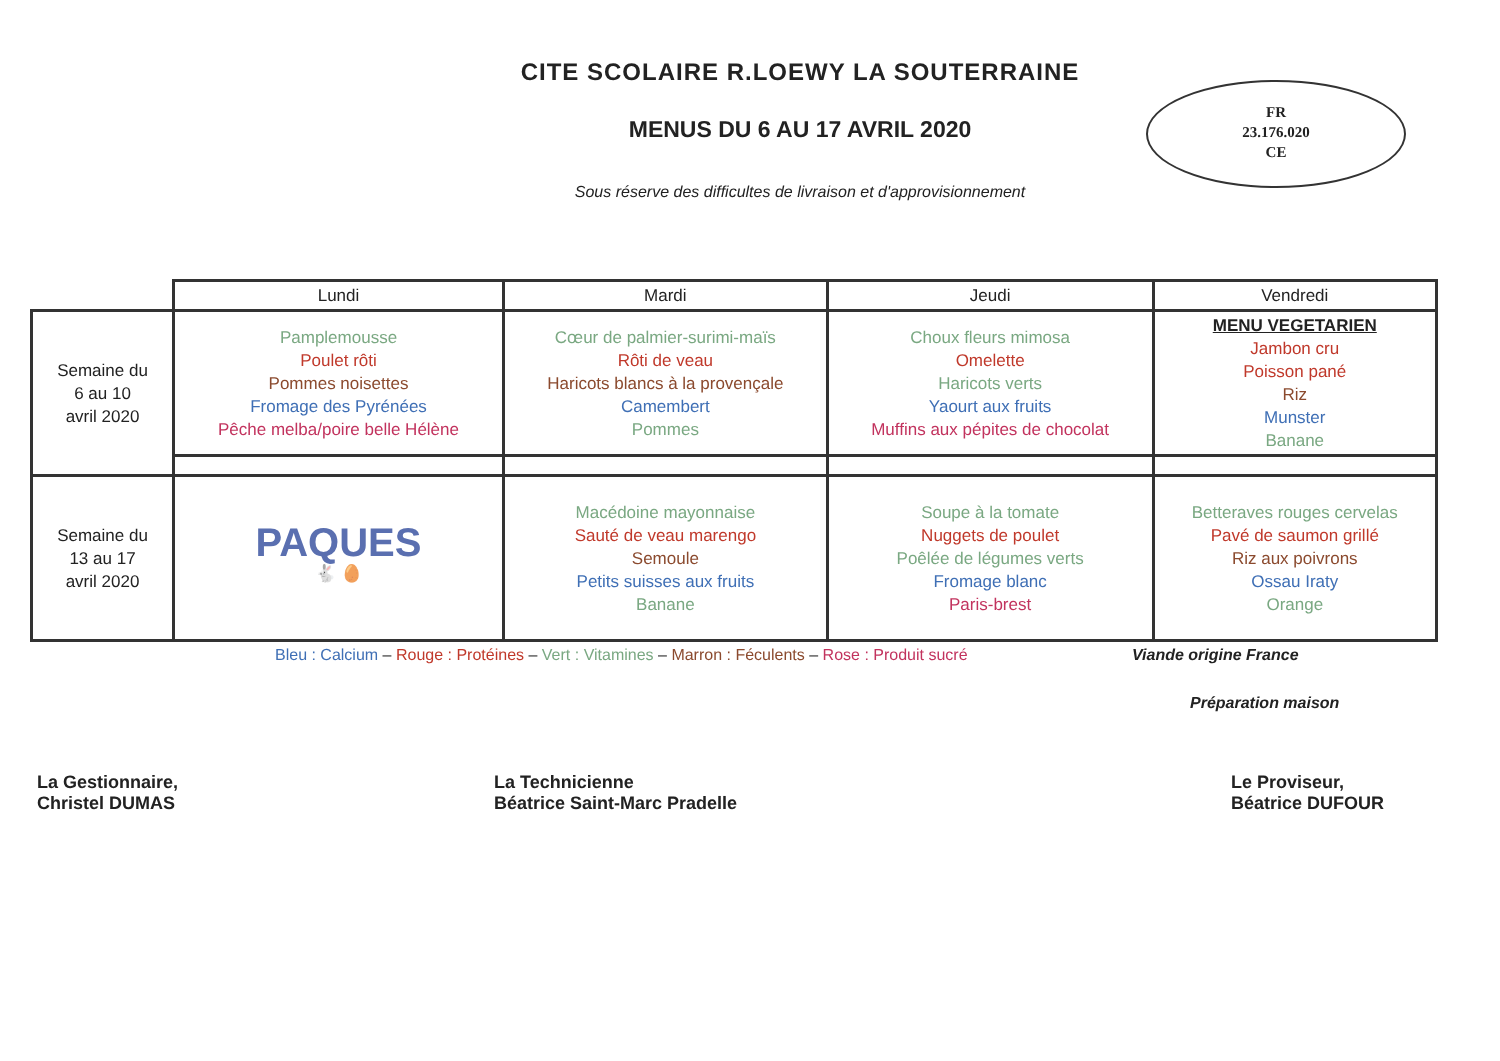CITE SCOLAIRE R.LOEWY LA SOUTERRAINE
MENUS DU 6 AU 17 AVRIL 2020
Sous réserve des difficultes de livraison et d'approvisionnement
FR
23.176.020
CE
| | Lundi | Mardi | Jeudi | Vendredi |
| --- | --- | --- | --- | --- |
| Semaine du 6 au 10 avril 2020 | Pamplemousse Poulet rôti Pommes noisettes Fromage des Pyrénées Pêche melba/poire belle Hélène | Cœur de palmier-surimi-maïs Rôti de veau Haricots blancs à la provençale Camembert Pommes | Choux fleurs mimosa Omelette Haricots verts Yaourt aux fruits Muffins aux pépites de chocolat | MENU VEGETARIEN Jambon cru Poisson pané Riz Munster Banane |
| Semaine du 13 au 17 avril 2020 | PAQUES 🐇 🥚 | Macédoine mayonnaise Sauté de veau marengo Semoule Petits suisses aux fruits Banane | Soupe à la tomate Nuggets de poulet Poêlée de légumes verts Fromage blanc Paris-brest | Betteraves rouges cervelas Pavé de saumon grillé Riz aux poivrons Ossau Iraty Orange |
Bleu : Calcium – Rouge : Protéines – Vert : Vitamines – Marron : Féculents – Rose : Produit sucré Viande origine France
Préparation maison
La Gestionnaire,
Christel DUMAS
La Technicienne
Béatrice Saint-Marc Pradelle
Le Proviseur,
Béatrice DUFOUR